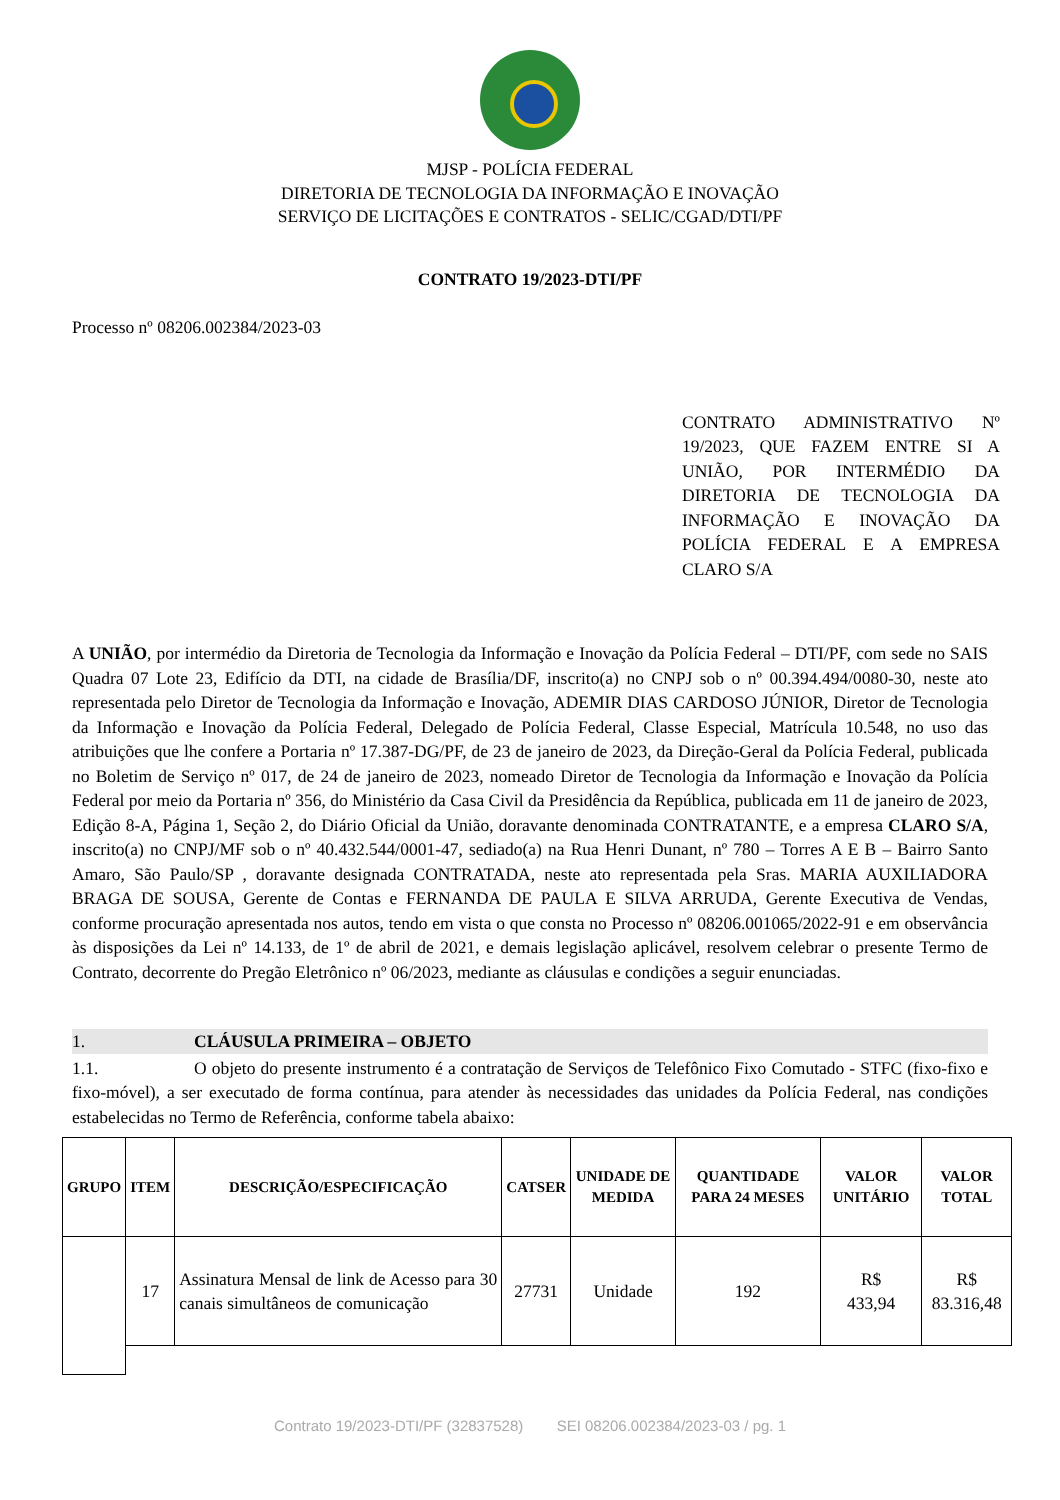MJSP - POLÍCIA FEDERAL
DIRETORIA DE TECNOLOGIA DA INFORMAÇÃO E INOVAÇÃO
SERVIÇO DE LICITAÇÕES E CONTRATOS - SELIC/CGAD/DTI/PF
CONTRATO 19/2023-DTI/PF
Processo nº 08206.002384/2023-03
CONTRATO ADMINISTRATIVO Nº 19/2023, QUE FAZEM ENTRE SI A UNIÃO, POR INTERMÉDIO DA DIRETORIA DE TECNOLOGIA DA INFORMAÇÃO E INOVAÇÃO DA POLÍCIA FEDERAL E A EMPRESA CLARO S/A
A UNIÃO, por intermédio da Diretoria de Tecnologia da Informação e Inovação da Polícia Federal – DTI/PF, com sede no SAIS Quadra 07 Lote 23, Edifício da DTI, na cidade de Brasília/DF, inscrito(a) no CNPJ sob o nº 00.394.494/0080-30, neste ato representada pelo Diretor de Tecnologia da Informação e Inovação, ADEMIR DIAS CARDOSO JÚNIOR, Diretor de Tecnologia da Informação e Inovação da Polícia Federal, Delegado de Polícia Federal, Classe Especial, Matrícula 10.548, no uso das atribuições que lhe confere a Portaria nº 17.387-DG/PF, de 23 de janeiro de 2023, da Direção-Geral da Polícia Federal, publicada no Boletim de Serviço nº 017, de 24 de janeiro de 2023, nomeado Diretor de Tecnologia da Informação e Inovação da Polícia Federal por meio da Portaria nº 356, do Ministério da Casa Civil da Presidência da República, publicada em 11 de janeiro de 2023, Edição 8-A, Página 1, Seção 2, do Diário Oficial da União, doravante denominada CONTRATANTE, e a empresa CLARO S/A, inscrito(a) no CNPJ/MF sob o nº 40.432.544/0001-47, sediado(a) na Rua Henri Dunant, nº 780 – Torres A E B – Bairro Santo Amaro, São Paulo/SP , doravante designada CONTRATADA, neste ato representada pela Sras. MARIA AUXILIADORA BRAGA DE SOUSA, Gerente de Contas e FERNANDA DE PAULA E SILVA ARRUDA, Gerente Executiva de Vendas, conforme procuração apresentada nos autos, tendo em vista o que consta no Processo nº 08206.001065/2022-91 e em observância às disposições da Lei nº 14.133, de 1º de abril de 2021, e demais legislação aplicável, resolvem celebrar o presente Termo de Contrato, decorrente do Pregão Eletrônico nº 06/2023, mediante as cláusulas e condições a seguir enunciadas.
1. CLÁUSULA PRIMEIRA – OBJETO
1.1. O objeto do presente instrumento é a contratação de Serviços de Telefônico Fixo Comutado - STFC (fixo-fixo e fixo-móvel), a ser executado de forma contínua, para atender às necessidades das unidades da Polícia Federal, nas condições estabelecidas no Termo de Referência, conforme tabela abaixo:
| GRUPO | ITEM | DESCRIÇÃO/ESPECIFICAÇÃO | CATSER | UNIDADE DE MEDIDA | QUANTIDADE PARA 24 MESES | VALOR UNITÁRIO | VALOR TOTAL |
| --- | --- | --- | --- | --- | --- | --- | --- |
| | 17 | Assinatura Mensal de link de Acesso para 30 canais simultâneos de comunicação | 27731 | Unidade | 192 | R$ 433,94 | R$ 83.316,48 |
Contrato 19/2023-DTI/PF (32837528) SEI 08206.002384/2023-03 / pg. 1